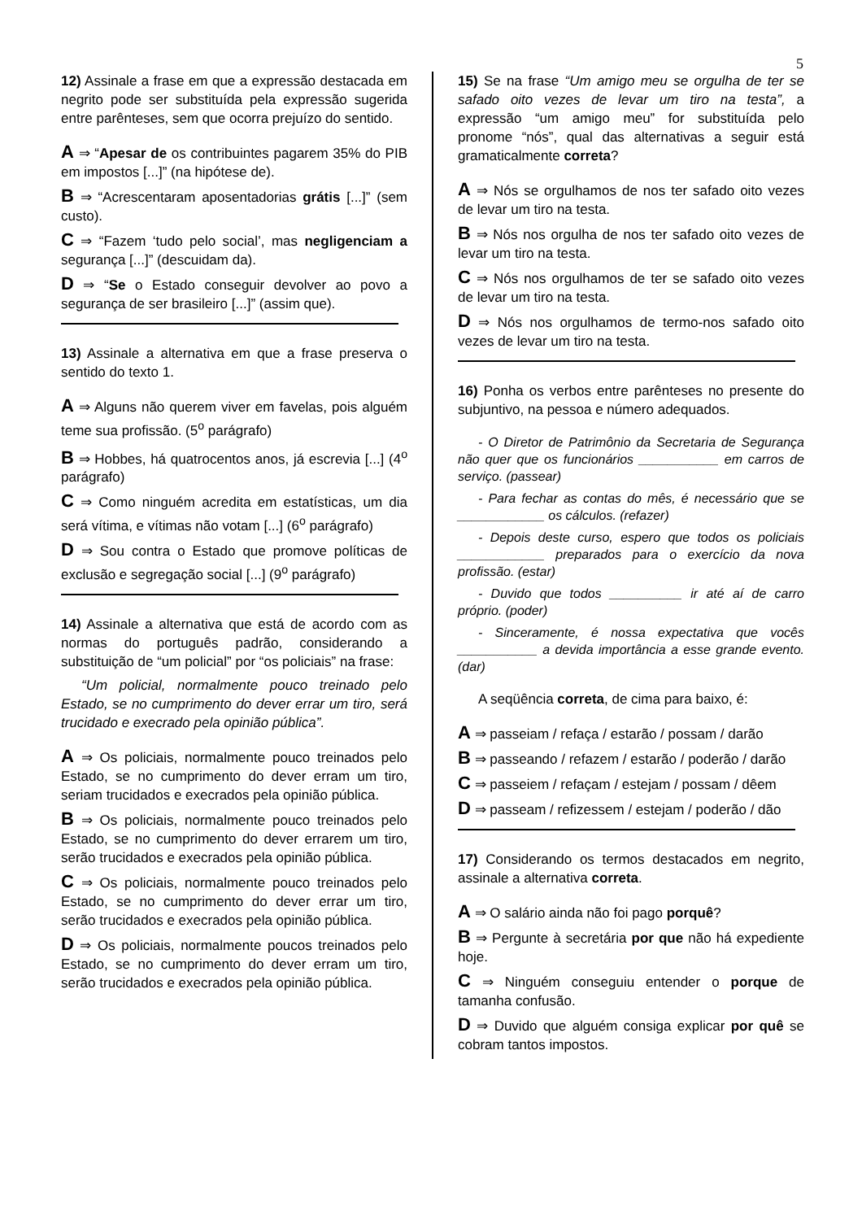5
12) Assinale a frase em que a expressão destacada em negrito pode ser substituída pela expressão sugerida entre parênteses, sem que ocorra prejuízo do sentido.
A ⇒ “Apesar de os contribuintes pagarem 35% do PIB em impostos [...]” (na hipótese de).
B ⇒ “Acrescentaram aposentadorias grátis [...]” (sem custo).
C ⇒ “Fazem ‘tudo pelo social’, mas negligenciam a segurança [...]” (descuidam da).
D ⇒ “Se o Estado conseguir devolver ao povo a segurança de ser brasileiro [...]” (assim que).
13) Assinale a alternativa em que a frase preserva o sentido do texto 1.
A ⇒ Alguns não querem viver em favelas, pois alguém teme sua profissão. (5<sup>o</sup> parágrafo)
B ⇒ Hobbes, há quatrocentos anos, já escrevia [...] (4<sup>o</sup> parágrafo)
C ⇒ Como ninguém acredita em estatísticas, um dia será vítima, e vítimas não votam [...] (6<sup>o</sup> parágrafo)
D ⇒ Sou contra o Estado que promove políticas de exclusão e segregação social [...] (9<sup>o</sup> parágrafo)
14) Assinale a alternativa que está de acordo com as normas do português padrão, considerando a substituição de “um policial” por “os policiais” na frase:
“Um policial, normalmente pouco treinado pelo Estado, se no cumprimento do dever errar um tiro, será trucidado e execrado pela opinião pública”.
A ⇒ Os policiais, normalmente pouco treinados pelo Estado, se no cumprimento do dever erram um tiro, seriam trucidados e execrados pela opinião pública.
B ⇒ Os policiais, normalmente pouco treinados pelo Estado, se no cumprimento do dever errarem um tiro, serão trucidados e execrados pela opinião pública.
C ⇒ Os policiais, normalmente pouco treinados pelo Estado, se no cumprimento do dever errar um tiro, serão trucidados e execrados pela opinião pública.
D ⇒ Os policiais, normalmente poucos treinados pelo Estado, se no cumprimento do dever erram um tiro, serão trucidados e execrados pela opinião pública.
15) Se na frase “Um amigo meu se orgulha de ter se safado oito vezes de levar um tiro na testa”, a expressão “um amigo meu” for substituída pelo pronome “nós”, qual das alternativas a seguir está gramaticalmente correta?
A ⇒ Nós se orgulhamos de nos ter safado oito vezes de levar um tiro na testa.
B ⇒ Nós nos orgulha de nos ter safado oito vezes de levar um tiro na testa.
C ⇒ Nós nos orgulhamos de ter se safado oito vezes de levar um tiro na testa.
D ⇒ Nós nos orgulhamos de termo-nos safado oito vezes de levar um tiro na testa.
16) Ponha os verbos entre parênteses no presente do subjuntivo, na pessoa e número adequados.
- O Diretor de Patrimônio da Secretaria de Segurança não quer que os funcionários ___________ em carros de serviço. (passear)
- Para fechar as contas do mês, é necessário que se ____________ os cálculos. (refazer)
- Depois deste curso, espero que todos os policiais ____________ preparados para o exercício da nova profissão. (estar)
- Duvido que todos __________ ir até aí de carro próprio. (poder)
- Sinceramente, é nossa expectativa que vocês ___________ a devida importância a esse grande evento. (dar)
A seqüência correta, de cima para baixo, é:
A ⇒ passeiam / refaça / estarão / possam / darão
B ⇒ passeando / refazem / estarão / poderão / darão
C ⇒ passeiem / refaçam / estejam / possam / dêem
D ⇒ passeam / refizessem / estejam / poderão / dão
17) Considerando os termos destacados em negrito, assinale a alternativa correta.
A ⇒ O salário ainda não foi pago porquê?
B ⇒ Pergunte à secretária por que não há expediente hoje.
C ⇒ Ninguém conseguiu entender o porque de tamanha confusão.
D ⇒ Duvido que alguém consiga explicar por quê se cobram tantos impostos.